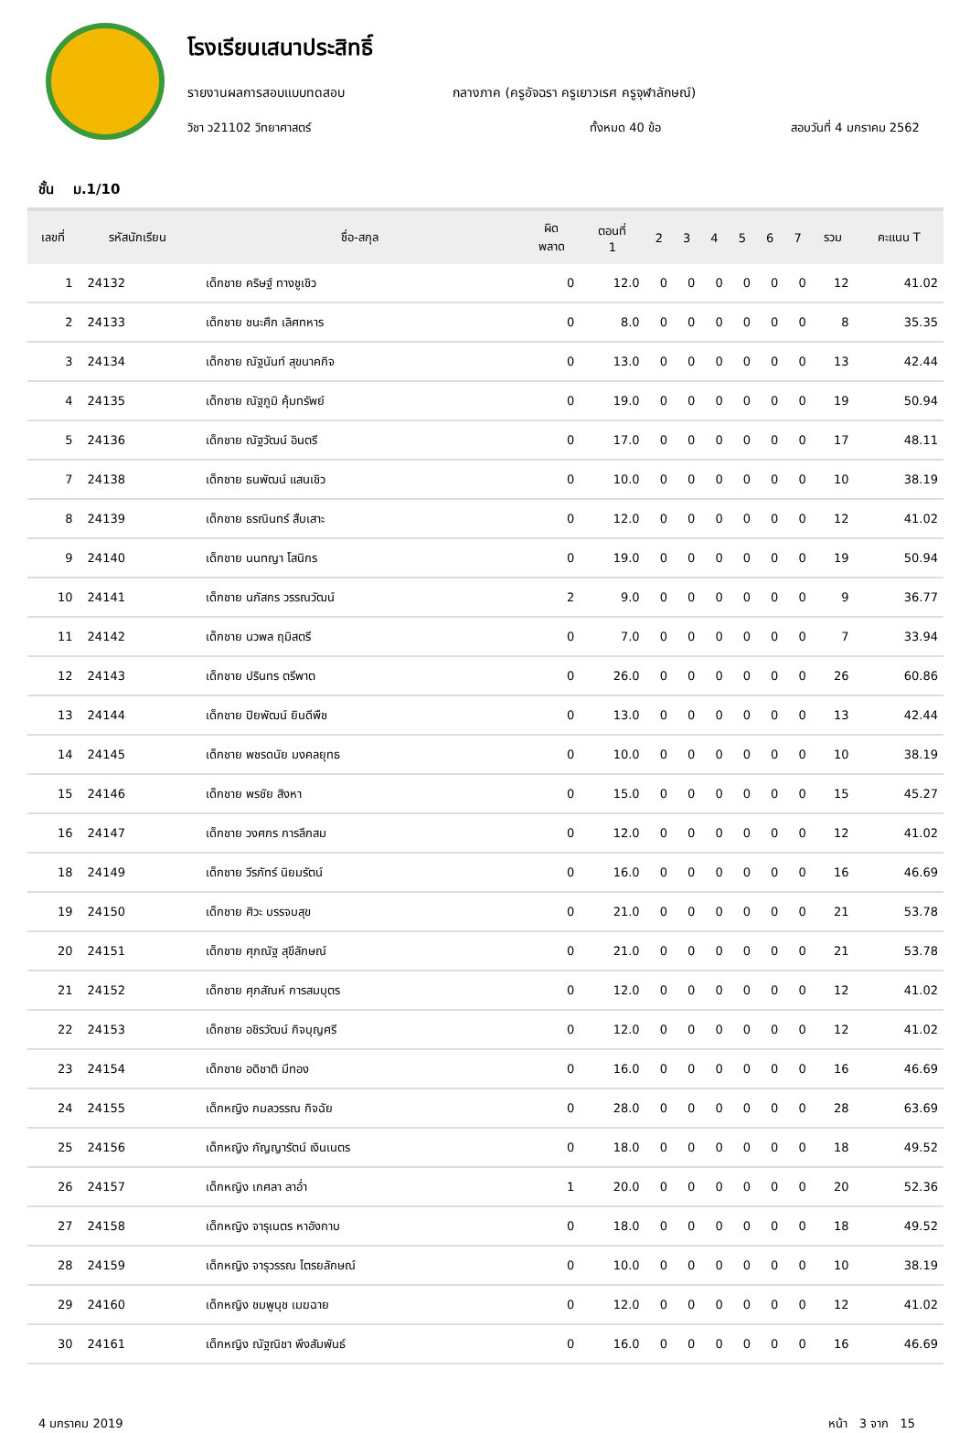โรงเรียนเสนาประสิทธิ์
รายงานผลการสอบแบบทดสอบ กลางภาค (ครูอัจฉรา ครูเยาวเรศ ครูจุฬาลักษณ์)
วิชา ว21102 วิทยาศาสตร์ ทั้งหมด 40 ข้อ สอบวันที่ 4 มกราคม 2562
ชั้น ม.1/10
| เลขที่ | รหัสนักเรียน | ชื่อ-สกุล | ผิด พลาด | ตอนที่ 1 | 2 | 3 | 4 | 5 | 6 | 7 | รวม | คะแนน T |
| --- | --- | --- | --- | --- | --- | --- | --- | --- | --- | --- | --- | --- |
| 1 | 24132 | เด็กชาย คริษฐ์ ทางชูเชิว | 0 | 12.0 | 0 | 0 | 0 | 0 | 0 | 0 | 12 | 41.02 |
| 2 | 24133 | เด็กชาย ชนะศึก เลิศทหาร | 0 | 8.0 | 0 | 0 | 0 | 0 | 0 | 0 | 8 | 35.35 |
| 3 | 24134 | เด็กชาย ณัฐนันท์ สุขนาคกิจ | 0 | 13.0 | 0 | 0 | 0 | 0 | 0 | 0 | 13 | 42.44 |
| 4 | 24135 | เด็กชาย ณัฐภูมิ คุ้มทรัพย์ | 0 | 19.0 | 0 | 0 | 0 | 0 | 0 | 0 | 19 | 50.94 |
| 5 | 24136 | เด็กชาย ณัฐวัฒน์ อินตรี | 0 | 17.0 | 0 | 0 | 0 | 0 | 0 | 0 | 17 | 48.11 |
| 7 | 24138 | เด็กชาย ธนพัฒน์ แสนเชิว | 0 | 10.0 | 0 | 0 | 0 | 0 | 0 | 0 | 10 | 38.19 |
| 8 | 24139 | เด็กชาย ธรณินทร์ สืบเสาะ | 0 | 12.0 | 0 | 0 | 0 | 0 | 0 | 0 | 12 | 41.02 |
| 9 | 24140 | เด็กชาย นนทญา โสนิกร | 0 | 19.0 | 0 | 0 | 0 | 0 | 0 | 0 | 19 | 50.94 |
| 10 | 24141 | เด็กชาย นภัสกร วรรณวัฒน์ | 2 | 9.0 | 0 | 0 | 0 | 0 | 0 | 0 | 9 | 36.77 |
| 11 | 24142 | เด็กชาย นวพล ฤมิสตรี | 0 | 7.0 | 0 | 0 | 0 | 0 | 0 | 0 | 7 | 33.94 |
| 12 | 24143 | เด็กชาย ปรินทร ตรีพาต | 0 | 26.0 | 0 | 0 | 0 | 0 | 0 | 0 | 26 | 60.86 |
| 13 | 24144 | เด็กชาย ปิยพัฒน์ ยินดีพืช | 0 | 13.0 | 0 | 0 | 0 | 0 | 0 | 0 | 13 | 42.44 |
| 14 | 24145 | เด็กชาย พชรดนัย มงคลยุทธ | 0 | 10.0 | 0 | 0 | 0 | 0 | 0 | 0 | 10 | 38.19 |
| 15 | 24146 | เด็กชาย พรชัย สิงหา | 0 | 15.0 | 0 | 0 | 0 | 0 | 0 | 0 | 15 | 45.27 |
| 16 | 24147 | เด็กชาย วงศกร การลึกสม | 0 | 12.0 | 0 | 0 | 0 | 0 | 0 | 0 | 12 | 41.02 |
| 18 | 24149 | เด็กชาย วีรภัทร์ นิยมรัตน์ | 0 | 16.0 | 0 | 0 | 0 | 0 | 0 | 0 | 16 | 46.69 |
| 19 | 24150 | เด็กชาย ศิวะ บรรจบสุข | 0 | 21.0 | 0 | 0 | 0 | 0 | 0 | 0 | 21 | 53.78 |
| 20 | 24151 | เด็กชาย ศุภณัฐ สุขีลักษณ์ | 0 | 21.0 | 0 | 0 | 0 | 0 | 0 | 0 | 21 | 53.78 |
| 21 | 24152 | เด็กชาย ศุภสัณห์ การสมบุตร | 0 | 12.0 | 0 | 0 | 0 | 0 | 0 | 0 | 12 | 41.02 |
| 22 | 24153 | เด็กชาย อชิรวัฒน์ กิจบุญศรี | 0 | 12.0 | 0 | 0 | 0 | 0 | 0 | 0 | 12 | 41.02 |
| 23 | 24154 | เด็กชาย อดิชาติ มีทอง | 0 | 16.0 | 0 | 0 | 0 | 0 | 0 | 0 | 16 | 46.69 |
| 24 | 24155 | เด็กหญิง กมลวรรณ กิจฉัย | 0 | 28.0 | 0 | 0 | 0 | 0 | 0 | 0 | 28 | 63.69 |
| 25 | 24156 | เด็กหญิง กัญญารัตน์ เงินเนตร | 0 | 18.0 | 0 | 0 | 0 | 0 | 0 | 0 | 18 | 49.52 |
| 26 | 24157 | เด็กหญิง เกศลา ลาอ่ำ | 1 | 20.0 | 0 | 0 | 0 | 0 | 0 | 0 | 20 | 52.36 |
| 27 | 24158 | เด็กหญิง จารุเนตร หาอังกาบ | 0 | 18.0 | 0 | 0 | 0 | 0 | 0 | 0 | 18 | 49.52 |
| 28 | 24159 | เด็กหญิง จารุวรรณ ไตรยลักษณ์ | 0 | 10.0 | 0 | 0 | 0 | 0 | 0 | 0 | 10 | 38.19 |
| 29 | 24160 | เด็กหญิง ชมพูนุช เมฆฉาย | 0 | 12.0 | 0 | 0 | 0 | 0 | 0 | 0 | 12 | 41.02 |
| 30 | 24161 | เด็กหญิง ณัฐณิชา พึงสัมพันธ์ | 0 | 16.0 | 0 | 0 | 0 | 0 | 0 | 0 | 16 | 46.69 |
4 มกราคม 2019 หน้า 3 จาก 15